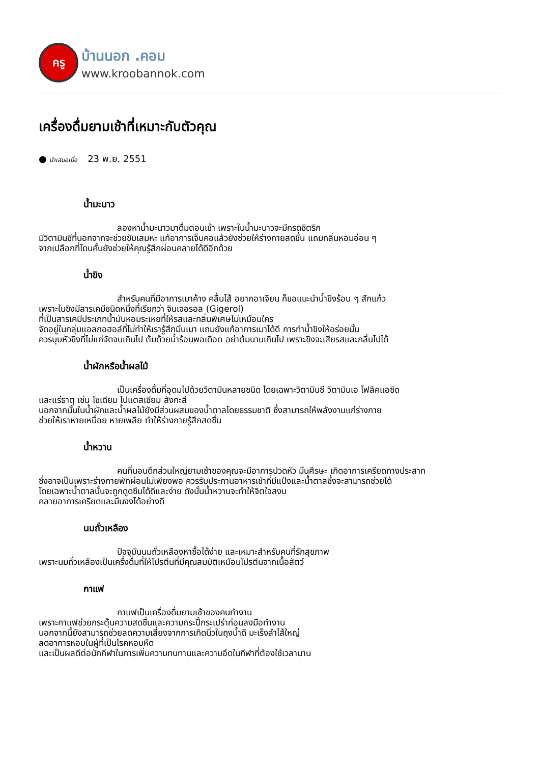ครู
บ้านนอก .คอม
www.kroobannok.com
เครื่องดื่มยามเช้าที่เหมาะกับตัวคุณ
● นำเสนอเมื่อ 23 พ.ย. 2551
น้ำมะนาว
ลองหาน้ำมะนาวมาดื่มตอนเช้า เพราะในน้ำมะนาวจะมีกรดซิตริก
มีวิตามินซีที่นอกจากจะช่วยขับเสมหะ แก้อาการเจ็บคอแล้วยังช่วยให้ร่างกายสดชื่น แถมกลิ่นหอมอ่อน ๆ
จากเปลือกที่โดนคั้นยังช่วยให้คุณรู้สึกผ่อนคลายได้ดีอีกด้วย
น้ำขิง
สำหรับคนที่มีอาการเมาค้าง คลื่นไส้ อยากอาเจียน ก็ขอแนะนำน้ำขิงร้อน ๆ สักแก้ว
เพราะในขิงมีสารเคมีชนิดหนึ่งที่เรียกว่า จินเจอรอล (Gigerol)
ที่เป็นสารเคมีประเภทน้ำมันหอมระเหยที่ให้รสและกลิ่นพิเศษไม่เหมือนใคร
จัดอยู่ในกลุ่มแอลกอฮอล์ที่ไม่ทำให้เรารู้สึกมึนเมา แถมยังแก้อาการเมาได้ดี การทำน้ำขิงให้อร่อยนั้น
ควรบุบหัวขิงที่ไม่แก่จัดจนเกินไป ต้มด้วยน้ำร้อนพอเดือด อย่าต้มนานเกินไป เพราะขิงจะเสียรสและกลิ่นไปได้
น้ำผักหรือน้ำผลไม้
เป็นเครื่องดื่มที่อุดมไปด้วยวิตามินหลายชนิด โดยเฉพาะวิตามินซี วิตามินเอ โฟลิคแอซิด
และแร่ธาตุ เช่น โซเดียม โปแตสเซียม สังกะสี
นอกจากนั้นในน้ำผักและน้ำผลไม้ยังมีส่วนผสมของน้ำตาลโดยธรรมชาติ ซึ่งสามารถให้พลังงานแก่ร่างกาย
ช่วยให้เราหายเหนื่อย หายเพลีย ทำให้ร่างกายรู้สึกสดชื่น
น้ำหวาน
คนที่นอนดึกส่วนใหญ่ยามเช้าของคุณจะมีอาการปวดหัว มึนศีรษะ เกิดอาการเครียดทางประสาท
ซึ่งอาจเป็นเพราะร่างกายพักผ่อนไม่เพียงพอ ควรรับประทานอาหารเช้าที่มีแป้งและน้ำตาลซึ่งจะสามารถช่วยได้
โดยเฉพาะน้ำตาลนั้นจะถูกดูดซึมได้ดีและง่าย ดังนั้นน้ำหวานจะทำให้จิตใจสงบ
คลายอาการเครียดและมึนงงได้อย่างดี
นมถั่วเหลือง
ปัจจุบันนมถั่วเหลืองหาซื้อได้ง่าย และเหมาะสำหรับคนที่รักสุขภาพ
เพราะนมถั่วเหลืองเป็นเครื่งดื่มที่ให้โปรตีนที่มีคุณสมบัติเหมือนโปรตีนจากเนื้อสัตว์
กาแฟ
กาแฟเป็นเครื่องดื่มยามเช้าของคนทำงาน
เพราะกาแฟช่วยกระตุ้นความสดชื่นและความกระปี้กระเปร่าก่อนลงมือทำงาน
นอกจากนี้ยังสามารถช่วยลดความเสี่ยงจากการเกิดนิ่วในถุงน้ำดี มะเร็งลำไส้ใหญ่
ลดอาการหอบในผู้ที่เป็นโรคหอบหืด
และเป็นผลดีต่อนักกีฬาในการเพิ่มความทนทานและความอึดในกีฬาที่ต้องใช้เวลานาน